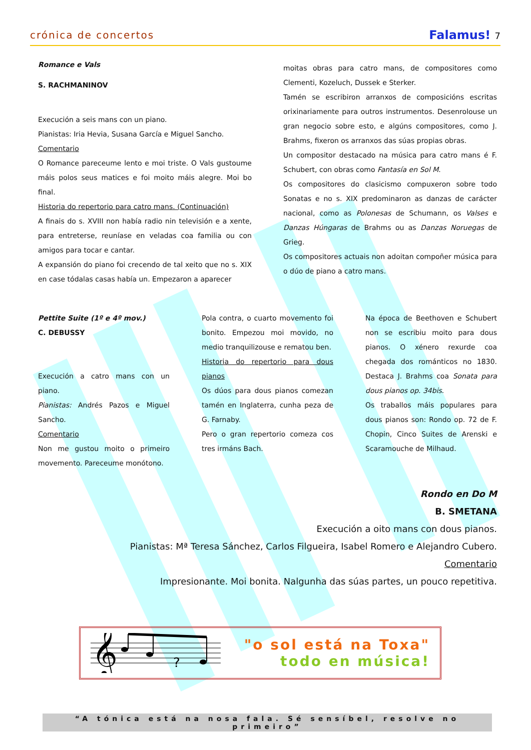crónica de concertos Falamus! 7
Romance e Vals
S. RACHMANINOV
Execución a seis mans con un piano.
Pianistas: Iria Hevia, Susana García e Miguel Sancho.
Comentario
O Romance pareceume lento e moi triste. O Vals gustoume máis polos seus matices e foi moito máis alegre. Moi bo final.
Historia do repertorio para catro mans. (Continuación)
A finais do s. XVIII non había radio nin televisión e a xente, para entreterse, reuníase en veladas coa familia ou con amigos para tocar e cantar.
A expansión do piano foi crecendo de tal xeito que no s. XIX en case tódalas casas había un. Empezaron a aparecer
moitas obras para catro mans, de compositores como Clementi, Kozeluch, Dussek e Sterker.
Tamén se escribiron arranxos de composicións escritas orixinariamente para outros instrumentos. Desenrolouse un gran negocio sobre esto, e algúns compositores, como J. Brahms, fixeron os arranxos das súas propias obras.
Un compositor destacado na música para catro mans é F. Schubert, con obras como Fantasía en Sol M.
Os compositores do clasicismo compuxeron sobre todo Sonatas e no s. XIX predominaron as danzas de carácter nacional, como as Polonesas de Schumann, os Valses e Danzas Húngaras de Brahms ou as Danzas Noruegas de Grieg.
Os compositores actuais non adoitan compoñer música para o dúo de piano a catro mans.
Pettite Suite (1º e 4º mov.)
C. DEBUSSY
Execución a catro mans con un piano.
Pianistas: Andrés Pazos e Miguel Sancho.
Comentario
Non me gustou moito o primeiro movemento. Pareceume monótono.
Pola contra, o cuarto movemento foi bonito. Empezou moi movido, no medio tranquilizouse e rematou ben.
Historia do repertorio para dous pianos
Os dúos para dous pianos comezan tamén en Inglaterra, cunha peza de G. Farnaby.
Pero o gran repertorio comeza cos tres irmáns Bach.
Na época de Beethoven e Schubert non se escribiu moito para dous pianos. O xénero rexurde coa chegada dos románticos no 1830. Destaca J. Brahms coa Sonata para dous pianos op. 34bis.
Os traballos máis populares para dous pianos son: Rondo op. 72 de F. Chopin, Cinco Suites de Arenski e Scaramouche de Milhaud.
Rondo en Do M
B. SMETANA
Execución a oito mans con dous pianos.
Pianistas: Mª Teresa Sánchez, Carlos Filgueira, Isabel Romero e Alejandro Cubero.
Comentario
Impresionante. Moi bonita. Nalgunha das súas partes, un pouco repetitiva.
𝄞
?
"o sol está na Toxa"
todo en música!
“A tónica está na nosa fala. Sé sensíbel, resolve no primeiro”